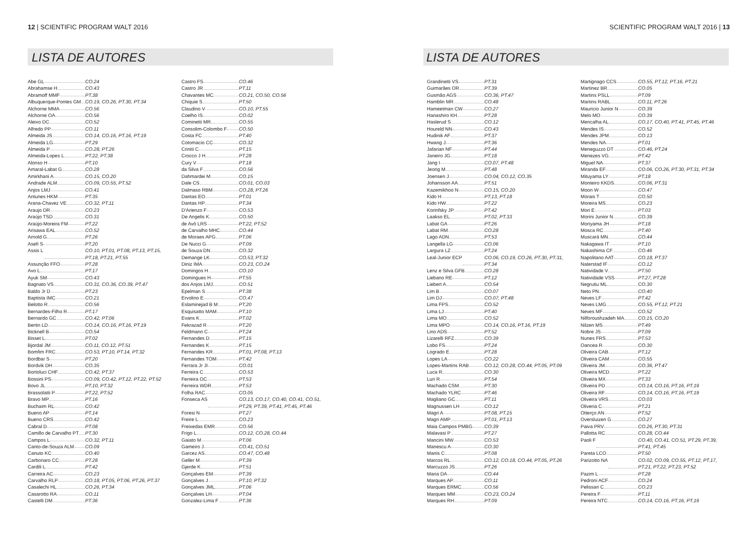12 | SCIENTIFIC PROGRAM WALT 2016
LISTA DE AUTORES
Abe GL CO.24
Abrahamse H CO.43
Abramoff MMF PT.38
Albuquerque-Pontes GM
CO.19, CO.26, PT.30, PT.34
Alchorne MMA CO.56
Alchorne OA CO.56
Aleixo DC CO.52
Alfredo PP CO.11
Almeida JS CO.14, CO.16, PT.16, PT.19
Almeida LG PT.29
Almeida P CO.28, PT.26
Almeida-Lopes L PT.22, PT.38
Alonso H PT.10
Amaral-Labat G CO.28
Amirkhani A CO.15, CO.20
Andrade ALM CO.09, CO.55, PT.52
Anjos LMJ CO.41
Antunes HKM PT.35
Arana-Chavez VE CO.32, PT.11
Araujo DR CO.23
Araújo TSD CO.31
Araújo-Moreira FM PT.22
Arisawa EAL CO.52
Arnold G PT.26
Asefi S PT.20
Assis L CO.10, PT.01, PT.08, PT.13, PT.15, PT.18, PT.21, PT.55
Assunção FFO PT.28
Avo L PT.17
Ayuk SM CO.43
Bagnato VS CO.31, CO.36, CO.39, PT.47
Baldo Jr D PT.23
Baptista IMC CO.21
Belotto R CO.56
Bernardes-Filho R PT.17
Bernardo GC CO.42, PT.06
Bertin LD CO.14, CO.16, PT.16, PT.19
Bicknell B CO.54
Bisset L PT.02
Bjordal JM CO.11, CO.12, PT.51
Bomfim FRC CO.53, PT.10, PT.14, PT.32
Bordbar S PT.20
Bordvik DH CO.35
Bortoluci CHF CO.42, PT.37
Bossini PS CO.09, CO.42, PT.12, PT.22, PT.52
Bovo JL PT.10, PT.32
Brassolatti P PT.22, PT.52
Bravo MP PT.16
Buchaim RL CO.42
Bueno AP PT.14
Bueno CRS CO.42
Cabral D PT.08
Camillo de Carvalho PT
PT.30
Campos L CO.32, PT.11
Canto-de-Souza ALM CO.09
Canuto KC CO.40
Carbonaro CC PT.28
Cardili L PT.42
Carreira AC CO.23
Carvalho RLP CO.18, PT.05, PT.06, PT.26, PT.37
Casalechi HL CO.26, PT.34
Casarotto RA CO.11
Castelli DM PT.36
Castro FS CO.46
Castro JR PT.11
Chavantes MC CO.21, CO.50, CO.56
Chiquie S PT.50
Claudino V CO.10, PT.55
Coelho IS CO.02
Cominetti MR CO.55
Consolim-Colombo F CO.50
Costa FC PT.40
Cotomacio CC CO.32
Criniti C PT.15
Crocco J H PT.28
Cury V PT.18
da Silva F CO.56
Dahmardei M CO.15
Dale CS CO.01, CO.03
Dalmaso RBM CO.28, PT.26
Dantas EO PT.01
Dantas HP PT.34
D'Arienzo F CO.53
De Angelis K CO.50
de Avó LRS PT.22, PT.52
de Carvalho MHC CO.44
de Moraes APG PT.06
De Nucci G PT.09
de Souza DN CO.32
Demange LK CO.53, PT.32
Diniz IMA CO.23, CO.24
Domingos H CO.10
Domingues H PT.55
dos Anjos LMJ CO.51
Epelman S PT.38
Ervolino E CO.47
Eslaminejad B M PT.20
Esquisatto MAM PT.10
Evans K PT.02
Fekrazad R PT.20
Feldmann C PT.24
Fernandes D PT.15
Fernandes K PT.15
Fernandes KR PT.01, PT.08, PT.13
Fernandes TOM PT.42
Ferrara Jr JI CO.01
Ferreira C CO.53
Ferreira OC PT.53
Ferreira WDR PT.53
Folha RAC CO.05
Fonseca AS CO.13, CO.17, CO.40, CO.41, CO.51, PT.29, PT.39, PT.41, PT.45, PT.46
Foresi N PT.27
Freire L CO.23
Freixedas EMR CO.56
Frigo L CO.12, CO.28, CO.44
Gaiato M PT.06
Gameiro J CO.41, CO.51
Garcez AS CO.47, CO.48
Geller M PT.39
Gjerde K PT.51
Gonçalves EM PT.39
Gonçalves J PT.10, PT.32
Gonçalves JML PT.06
Gonçalves LH PT.04
Gonzalez-Lima F PT.36
SCIENTIFIC PROGRAM WALT 2016 | 13
LISTA DE AUTORES
Grandinetti VS PT.31
Guimarães OR PT.39
Gusmão AGS CO.36, PT.47
Hamblin MR CO.48
Hameetman CW CO.27
Hanashiro KH PT.28
Haslerud S CO.12
Houreld NN CO.43
Hudinik AF PT.37
Hwang J PT.36
Jafarian NF PT.44
Janeiro JG PT.18
Jang I CO.07, PT.48
Jeong M PT.48
Joensen J CO.04, CO.12, CO.35
Johansson AA PT.51
Kazemikhoo N CO.15, CO.20
Kido H PT.13, PT.18
Kido HW PT.22
Korinfsky JP PT.42
Laakso EL PT.02, PT.33
Labat GA PT.26
Labat RM CO.28
Lago ADN PT.53
Langella LG CO.06
Largura LZ PT.24
Leal-Junior ECP CO.06, CO.19, CO.26, PT.30, PT.31, PT.34
Lenz e Silva GFB CO.28
Liebano RE PT.12
Liebert A CO.54
Lim B CO.07
Lim DJ CO.07, PT.48
Lima FPS CO.52
Lima LJ PT.40
Lima MO CO.52
Lima MPO CO.14, CO.16, PT.16, PT.19
Lino ADS PT.52
Lizarelli RFZ CO.39
Lobo FS PT.24
Logrado E PT.28
Lopes LA CO.22
Lopes-Martins RAB CO.12, CO.28, CO.44, PT.05, PT.09
Luca R CO.30
Luri R PT.54
Machado CSM PT.30
Machado YLRC PT.46
Magliano GC PT.11
Magnussen LH CO.12
Magri A PT.08, PT.15
Magri AMP PT.01, PT.13
Maia Campos PMBG CO.39
Malavasi P PT.27
Mancini MW CO.53
Manescu A CO.30
Manis C PT.08
Marcos RL CO.12, CO.18, CO.44, PT.05, PT.26
Marcuzzo JS PT.26
Maria DA CO.44
Marques AP CO.11
Marques ERMC CO.56
Marques MM CO.23, CO.24
Marques RH PT.09
Martignago CCS CO.55, PT.12, PT.16, PT.21
Martinez BR CO.05
Martins PSLL PT.09
Martins RABL CO.11, PT.26
Mauricio Junior N CO.39
Melo MO CO.39
Mencalha AL CO.17, CO.40, PT.41, PT.45, PT.46
Mendes IS CO.52
Mendes JPM CO.13
Mendes NA PT.01
Meneguzzo DT CO.46, PT.24
Menezes VG PT.42
Miguel NA PT.37
Miranda EF CO.06, CO.26, PT.30, PT.31, PT.34
Mituyama LY PT.18
Monteiro KKDS CO.06, PT.31
Moon W CO.47
Morais T CO.50
Moreira MS CO.23
Mori E PT.03
Morini Junior N CO.39
Moriyama JH PT.18
Mosca RC PT.40
Muscará MN CO.44
Nakagawa IT PT.10
Nakashima CF CO.46
Napolitano AAT CO.18, PT.37
Naterstad IF CO.12
Natividade V PT.50
Natividade VSS PT.27, PT.28
Negrutiu ML CO.30
Neto PN CO.40
Neves LF PT.42
Neves LMG CO.55, PT.12, PT.21
Neves MF CO.52
Nilforoushzadeh MA CO.15, CO.20
Nilzen MS PT.49
Nobre JS PT.09
Nunes FRS PT.53
Oancea R CO.30
Oliveira CAB PT.12
Oliveira CAM CO.55
Oliveira JM CO.36, PT.47
Oliveira MCD PT.22
Oliveira MX PT.33
Oliveira PD CO.14, CO.16, PT.16, PT.19
Oliveira RF CO.14, CO.16, PT.16, PT.19
Oliveira VRS CO.03
Oliveria C PT.21
Otterço AN PT.52
Oversluizen G CO.27
Paiva PRV CO.26, PT.30, PT.31
Pallotta RC CO.28, CO.44
Paoli F CO.40, CO.41, CO.51, PT.29, PT.39, PT.41, PT.45
Pareta LCO PT.50
Parizotto NA CO.02, CO.09, CO.55, PT.12, PT.17, PT.21, PT.22, PT.23, PT.52
Pazim L PT.28
Pedroni ACF CO.24
Pelissari C CO.23
Pereira F PT.11
Pereira NTC CO.14, CO.16, PT.16, PT.19